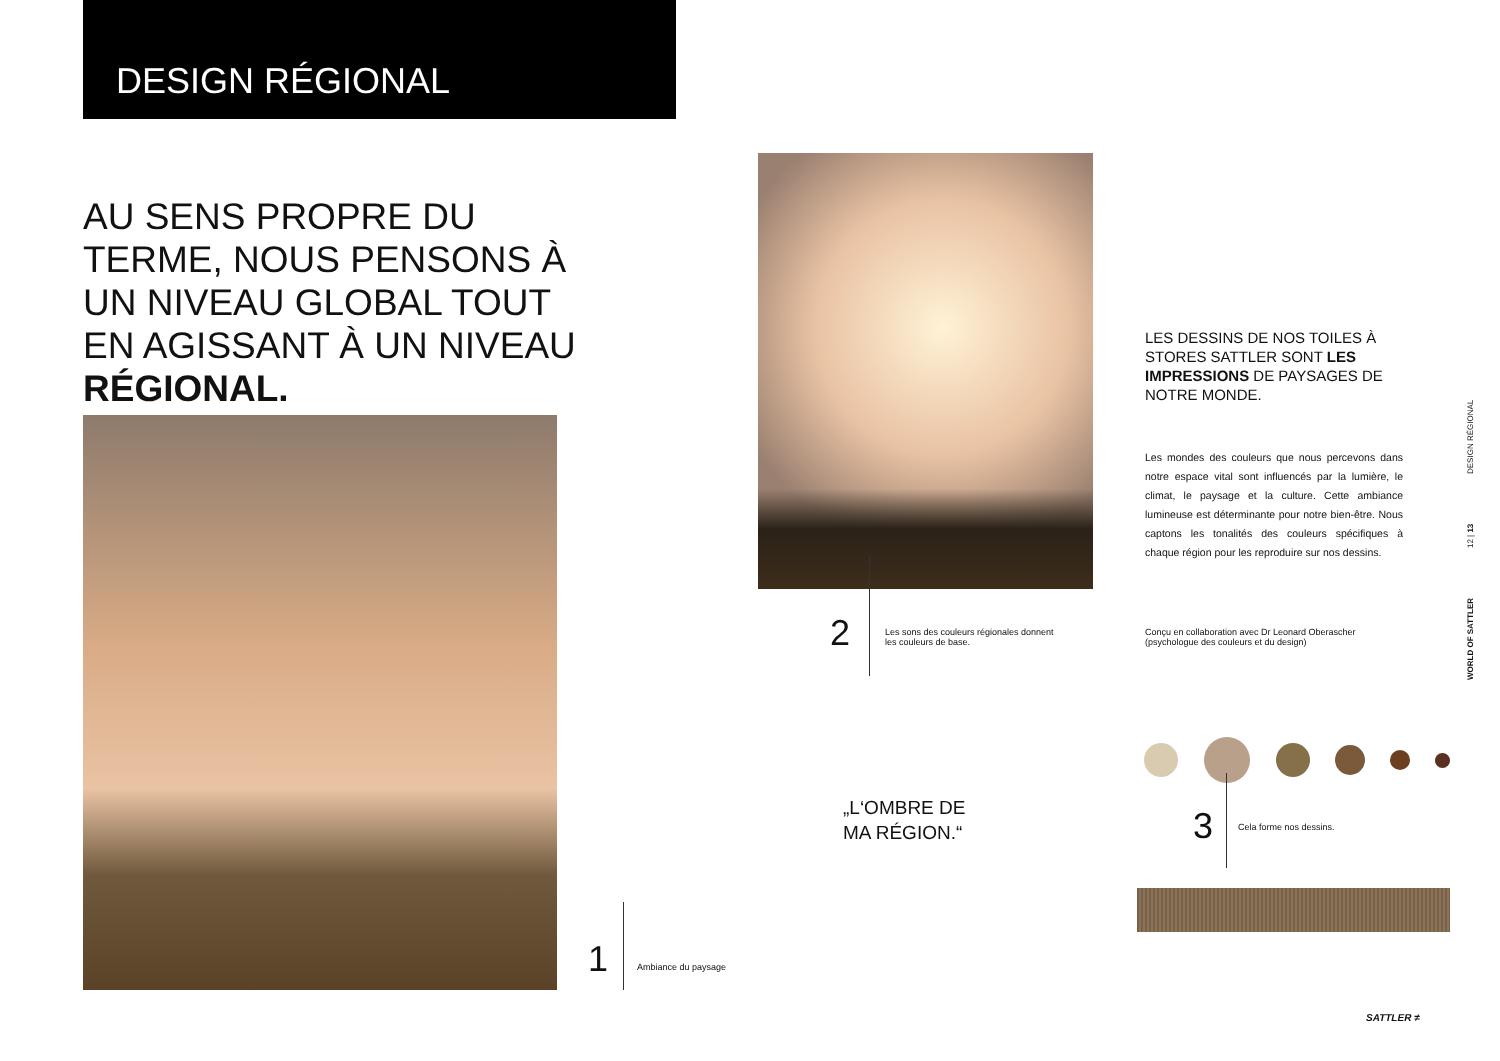DESIGN RÉGIONAL
AU SENS PROPRE DU TERME, NOUS PENSONS À UN NIVEAU GLOBAL TOUT EN AGISSANT À UN NIVEAU RÉGIONAL.
1 Ambiance du paysage
2
Les sons des couleurs régionales donnent
les couleurs de base.
LES DESSINS DE NOS TOILES À STORES SATTLER SONT LES IMPRESSIONS DE PAYSAGES DE NOTRE MONDE.
Les mondes des couleurs que nous percevons dans notre espace vital sont influencés par la lumière, le climat, le paysage et la culture. Cette ambiance lumineuse est déterminante pour notre bien-être. Nous captons les tonalités des couleurs spécifiques à chaque région pour les reproduire sur nos dessins.
Conçu en collaboration avec Dr Leonard Oberascher
(psychologue des couleurs et du design)
„L‘OMBRE DE
MA RÉGION.“
3 Cela forme nos dessins.
WORLD OF SATTLER 12 | 13 DESIGN RÉGIONAL
SATTLER ≠